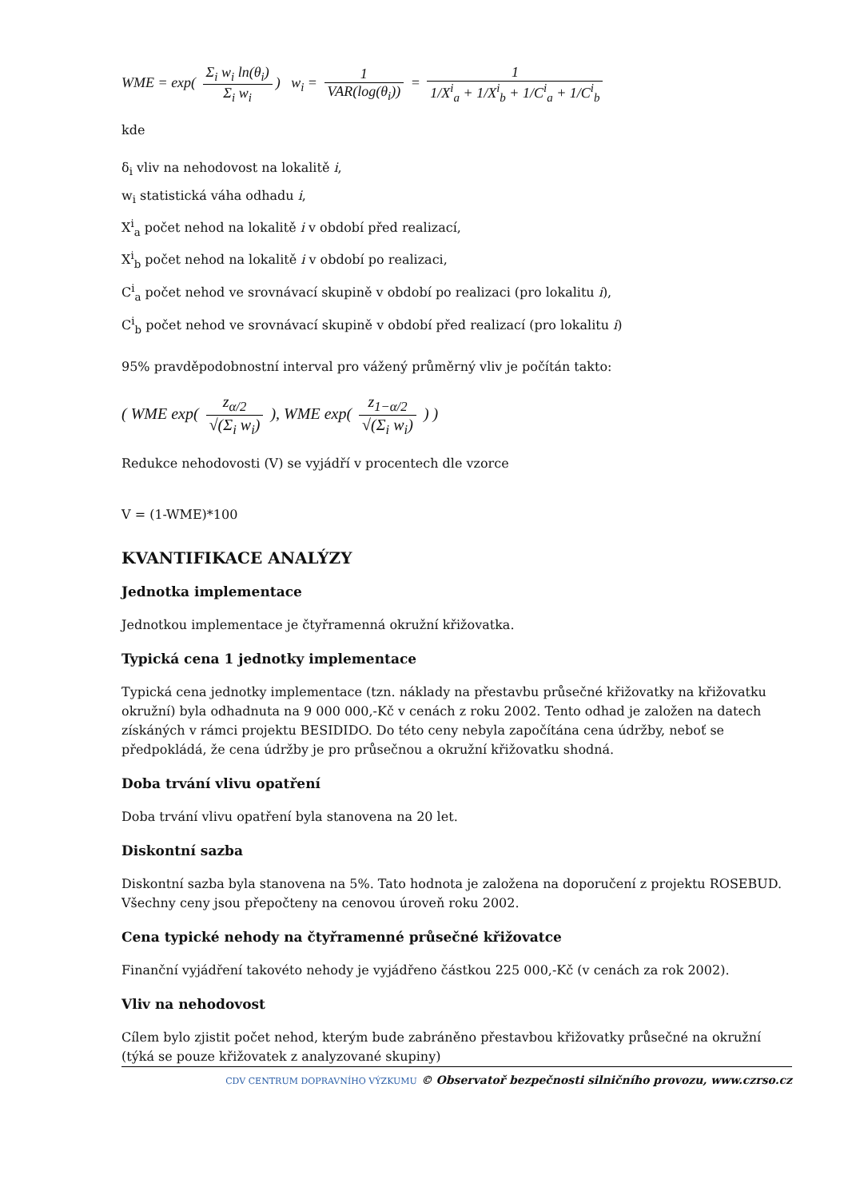WME = exp( Σ<sub>i</sub> w<sub>i</sub> ln(θ<sub>i</sub>) Σ<sub>i</sub> w<sub>i</sub>) w<sub>i</sub> = 1 VAR(log(θ<sub>i</sub>)) = 1 1/X<sup>i</sup><sub>a</sub> + 1/X<sup>i</sup><sub>b</sub> + 1/C<sup>i</sup><sub>a</sub> + 1/C<sup>i</sup><sub>b</sub>
kde
δ<sub>i</sub> vliv na nehodovost na lokalitě i,
w<sub>i</sub> statistická váha odhadu i,
X<sup>i</sup><sub>a</sub> počet nehod na lokalitě i v období před realizací,
X<sup>i</sup><sub>b</sub> počet nehod na lokalitě i v období po realizaci,
C<sup>i</sup><sub>a</sub> počet nehod ve srovnávací skupině v období po realizaci (pro lokalitu i),
C<sup>i</sup><sub>b</sub> počet nehod ve srovnávací skupině v období před realizací (pro lokalitu i)
95% pravděpodobnostní interval pro vážený průměrný vliv je počítán takto:
( WME exp( z<sub>α/2</sub> √(Σ<sub>i</sub> w<sub>i</sub>) ), WME exp( z<sub>1−α/2</sub> √(Σ<sub>i</sub> w<sub>i</sub>) ) )
Redukce nehodovosti (V) se vyjádří v procentech dle vzorce
V = (1-WME)*100
KVANTIFIKACE ANALÝZY
Jednotka implementace
Jednotkou implementace je čtyřramenná okružní křižovatka.
Typická cena 1 jednotky implementace
Typická cena jednotky implementace (tzn. náklady na přestavbu průsečné křižovatky na křižovatku okružní) byla odhadnuta na 9 000 000,-Kč v cenách z roku 2002. Tento odhad je založen na datech získáných v rámci projektu BESIDIDO. Do této ceny nebyla započítána cena údržby, neboť se předpokládá, že cena údržby je pro průsečnou a okružní křižovatku shodná.
Doba trvání vlivu opatření
Doba trvání vlivu opatření byla stanovena na 20 let.
Diskontní sazba
Diskontní sazba byla stanovena na 5%. Tato hodnota je založena na doporučení z projektu ROSEBUD. Všechny ceny jsou přepočteny na cenovou úroveň roku 2002.
Cena typické nehody na čtyřramenné průsečné křižovatce
Finanční vyjádření takovéto nehody je vyjádřeno částkou 225 000,-Kč (v cenách za rok 2002).
Vliv na nehodovost
Cílem bylo zjistit počet nehod, kterým bude zabráněno přestavbou křižovatky průsečné na okružní (týká se pouze křižovatek z analyzované skupiny)
CDV CENTRUM DOPRAVNÍHO VÝZKUMU © Observatoř bezpečnosti silničního provozu, www.czrso.cz